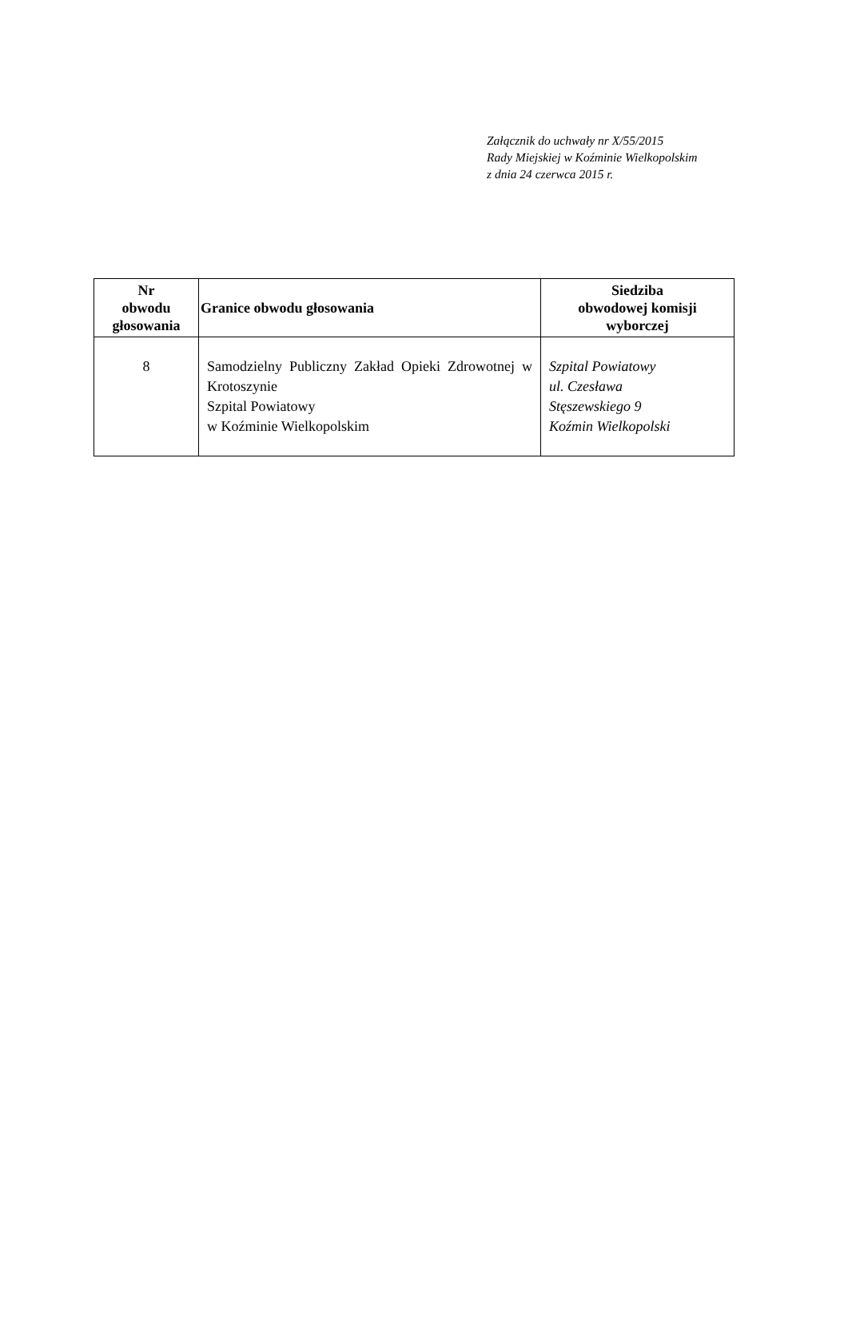Załącznik do uchwały nr X/55/2015
Rady Miejskiej w Koźminie Wielkopolskim
z dnia 24 czerwca 2015 r.
| Nr obwodu głosowania | Granice obwodu głosowania | Siedziba obwodowej komisji wyborczej |
| --- | --- | --- |
| 8 | Samodzielny Publiczny Zakład Opieki Zdrowotnej w Krotoszynie Szpital Powiatowy w Koźminie Wielkopolskim | Szpital Powiatowy ul. Czesława Stęszewskiego 9 Koźmin Wielkopolski |